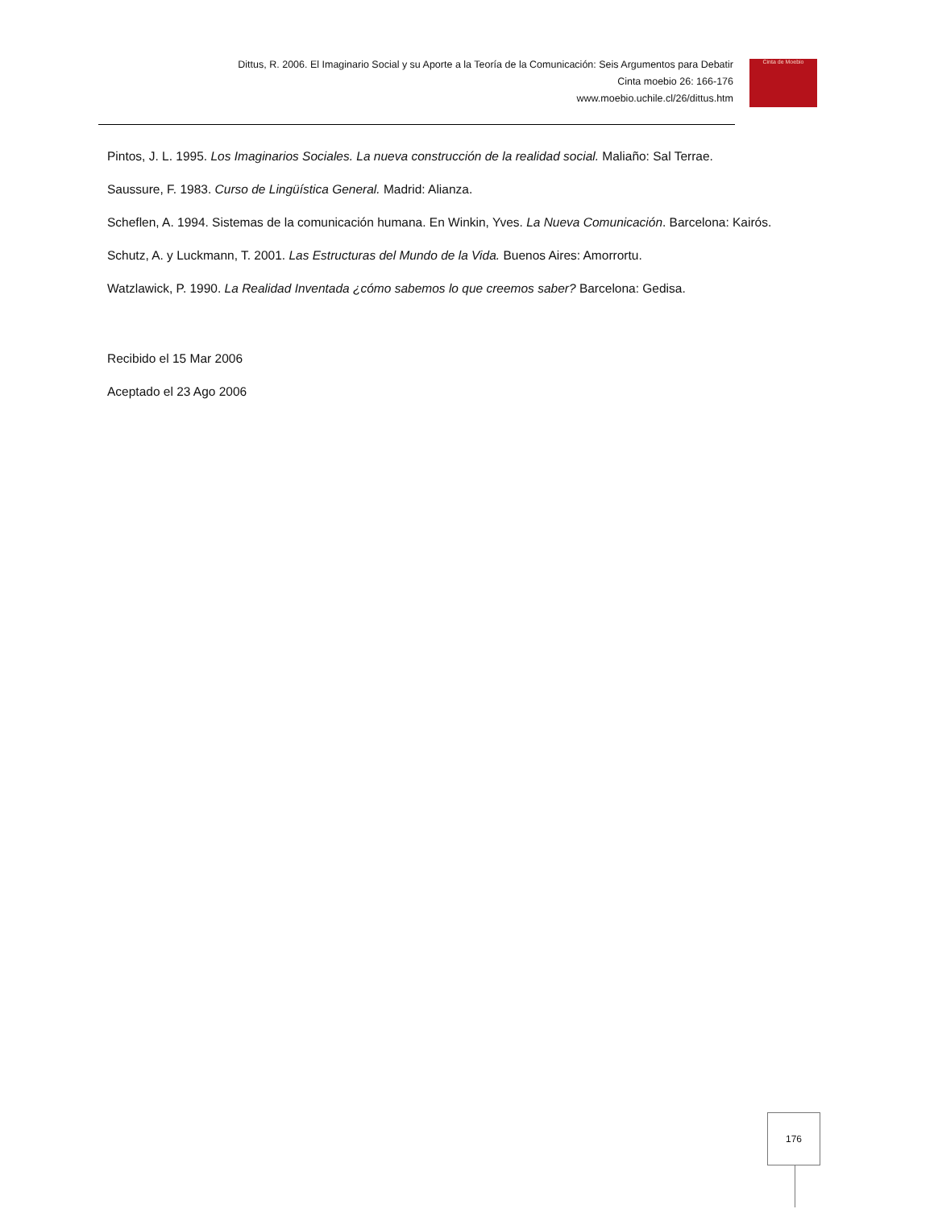Dittus, R. 2006. El Imaginario Social y su Aporte a la Teoría de la Comunicación: Seis Argumentos para Debatir
Cinta moebio 26: 166-176
www.moebio.uchile.cl/26/dittus.htm
Cinta de Moebio
Pintos, J. L. 1995. Los Imaginarios Sociales. La nueva construcción de la realidad social. Maliaño: Sal Terrae.
Saussure, F. 1983. Curso de Lingüística General. Madrid: Alianza.
Scheflen, A. 1994. Sistemas de la comunicación humana. En Winkin, Yves. La Nueva Comunicación. Barcelona: Kairós.
Schutz, A. y Luckmann, T. 2001. Las Estructuras del Mundo de la Vida. Buenos Aires: Amorrortu.
Watzlawick, P. 1990. La Realidad Inventada ¿cómo sabemos lo que creemos saber? Barcelona: Gedisa.
Recibido el 15 Mar 2006
Aceptado el 23 Ago 2006
176